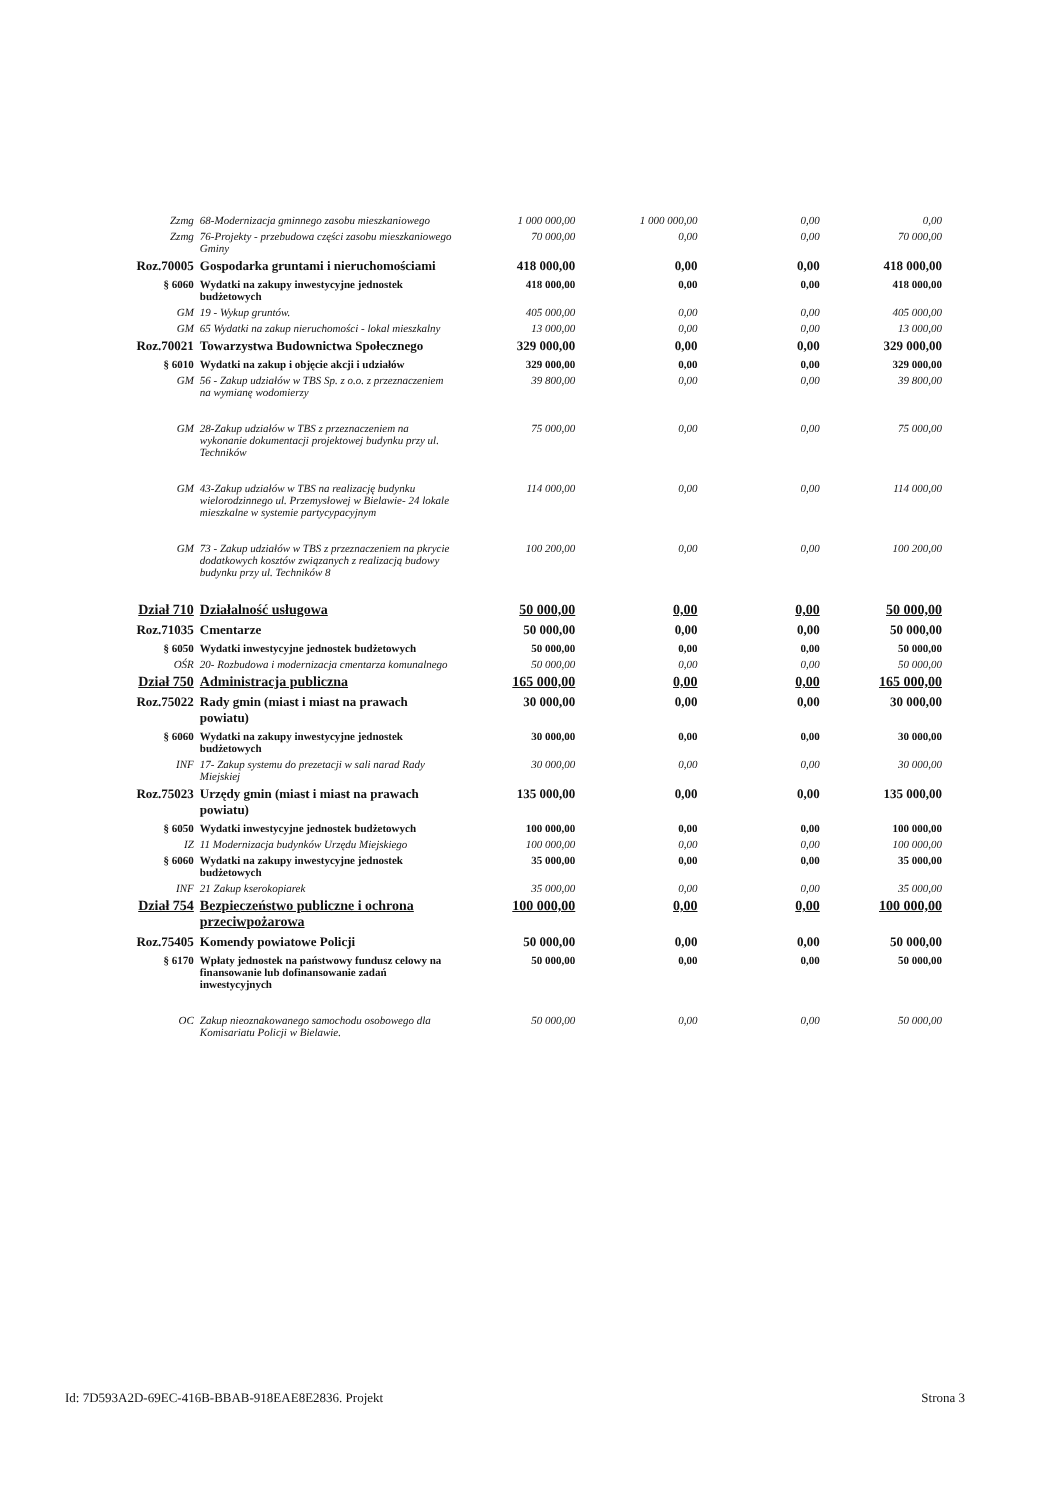| Zzmg | 68-Modernizacja gminnego zasobu mieszkaniowego | 1 000 000,00 | 1 000 000,00 | 0,00 | 0,00 |
| Zzmg | 76-Projekty - przebudowa części zasobu mieszkaniowego Gminy | 70 000,00 | 0,00 | 0,00 | 70 000,00 |
| Roz.70005 | Gospodarka gruntami i nieruchomościami | 418 000,00 | 0,00 | 0,00 | 418 000,00 |
| § 6060 | Wydatki na zakupy inwestycyjne jednostek budżetowych | 418 000,00 | 0,00 | 0,00 | 418 000,00 |
| GM | 19 - Wykup gruntów. | 405 000,00 | 0,00 | 0,00 | 405 000,00 |
| GM | 65 Wydatki na zakup nieruchomości - lokal mieszkalny | 13 000,00 | 0,00 | 0,00 | 13 000,00 |
| Roz.70021 | Towarzystwa Budownictwa Społecznego | 329 000,00 | 0,00 | 0,00 | 329 000,00 |
| § 6010 | Wydatki na zakup i objęcie akcji i udziałów | 329 000,00 | 0,00 | 0,00 | 329 000,00 |
| GM | 56 - Zakup udziałów w TBS Sp. z o.o. z przeznaczeniem na wymianę wodomierzy | 39 800,00 | 0,00 | 0,00 | 39 800,00 |
| GM | 28-Zakup udziałów w TBS z przeznaczeniem na wykonanie dokumentacji projektowej budynku przy ul. Techników | 75 000,00 | 0,00 | 0,00 | 75 000,00 |
| GM | 43-Zakup udziałów w TBS na realizację budynku wielorodzinnego ul. Przemysłowej w Bielawie- 24 lokale mieszkalne w systemie partycypacyjnym | 114 000,00 | 0,00 | 0,00 | 114 000,00 |
| GM | 73 - Zakup udziałów w TBS z przeznaczeniem na pkrycie dodatkowych kosztów związanych z realizacją budowy budynku przy ul. Techników 8 | 100 200,00 | 0,00 | 0,00 | 100 200,00 |
| Dział 710 | Działalność usługowa | 50 000,00 | 0,00 | 0,00 | 50 000,00 |
| Roz.71035 | Cmentarze | 50 000,00 | 0,00 | 0,00 | 50 000,00 |
| § 6050 | Wydatki inwestycyjne jednostek budżetowych | 50 000,00 | 0,00 | 0,00 | 50 000,00 |
| OŚR | 20- Rozbudowa i modernizacja cmentarza komunalnego | 50 000,00 | 0,00 | 0,00 | 50 000,00 |
| Dział 750 | Administracja publiczna | 165 000,00 | 0,00 | 0,00 | 165 000,00 |
| Roz.75022 | Rady gmin (miast i miast na prawach powiatu) | 30 000,00 | 0,00 | 0,00 | 30 000,00 |
| § 6060 | Wydatki na zakupy inwestycyjne jednostek budżetowych | 30 000,00 | 0,00 | 0,00 | 30 000,00 |
| INF | 17- Zakup systemu do prezetacji w sali narad Rady Miejskiej | 30 000,00 | 0,00 | 0,00 | 30 000,00 |
| Roz.75023 | Urzędy gmin (miast i miast na prawach powiatu) | 135 000,00 | 0,00 | 0,00 | 135 000,00 |
| § 6050 | Wydatki inwestycyjne jednostek budżetowych | 100 000,00 | 0,00 | 0,00 | 100 000,00 |
| IZ | 11 Modernizacja budynków Urzędu Miejskiego | 100 000,00 | 0,00 | 0,00 | 100 000,00 |
| § 6060 | Wydatki na zakupy inwestycyjne jednostek budżetowych | 35 000,00 | 0,00 | 0,00 | 35 000,00 |
| INF | 21 Zakup kserokopiarek | 35 000,00 | 0,00 | 0,00 | 35 000,00 |
| Dział 754 | Bezpieczeństwo publiczne i ochrona przeciwpożarowa | 100 000,00 | 0,00 | 0,00 | 100 000,00 |
| Roz.75405 | Komendy powiatowe Policji | 50 000,00 | 0,00 | 0,00 | 50 000,00 |
| § 6170 | Wpłaty jednostek na państwowy fundusz celowy na finansowanie lub dofinansowanie zadań inwestycyjnych | 50 000,00 | 0,00 | 0,00 | 50 000,00 |
| OC | Zakup nieoznakowanego samochodu osobowego dla Komisariatu Policji w Bielawie. | 50 000,00 | 0,00 | 0,00 | 50 000,00 |
Id: 7D593A2D-69EC-416B-BBAB-918EAE8E2836. Projekt Strona 3